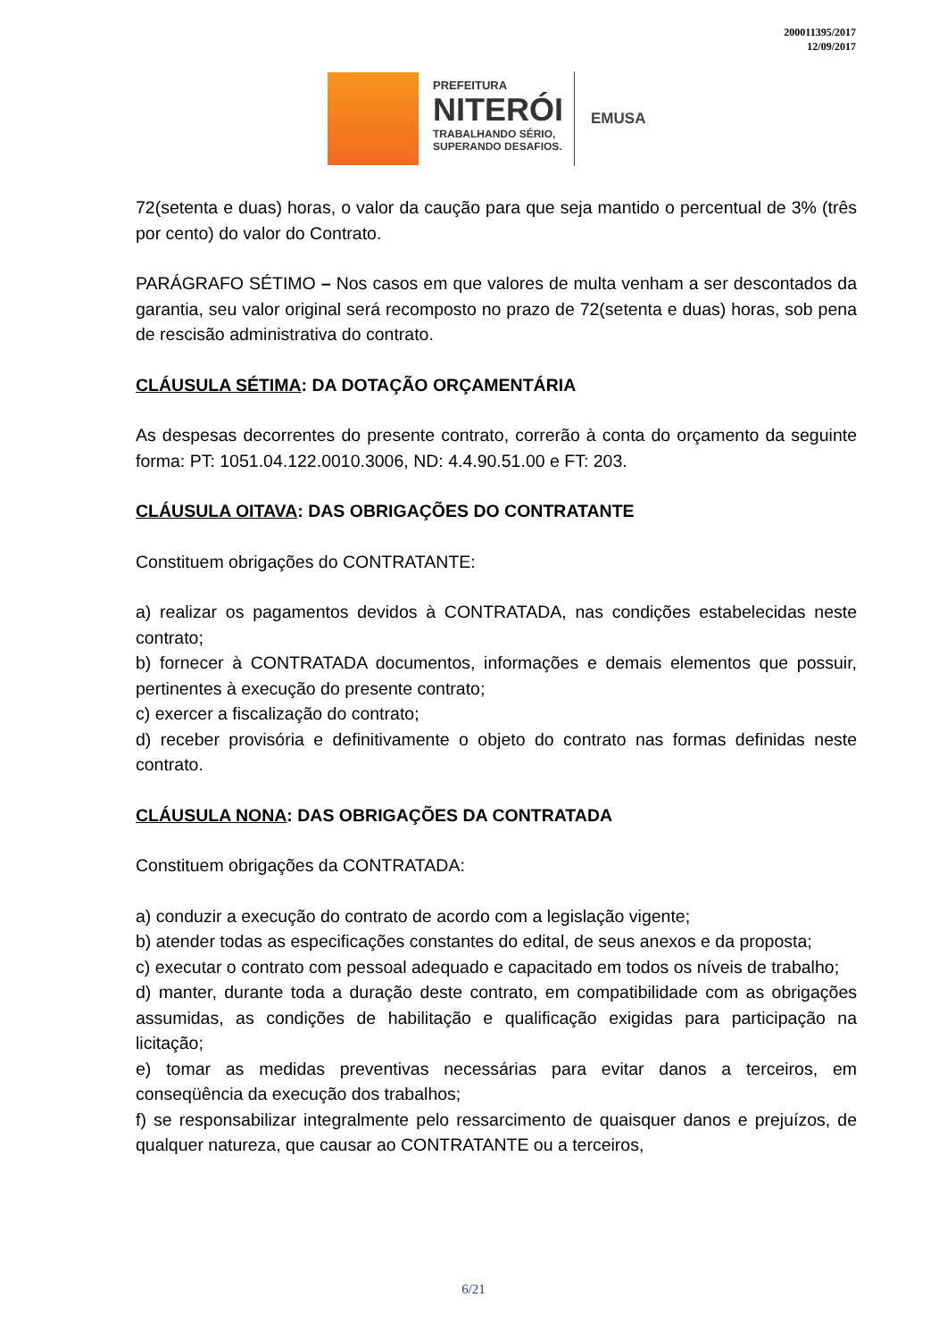200011395/2017
12/09/2017
PREFEITURA
NITERÓI
TRABALHANDO SÉRIO,
SUPERANDO DESAFIOS.
EMUSA
72(setenta e duas) horas, o valor da caução para que seja mantido o percentual de 3% (três por cento) do valor do Contrato.
PARÁGRAFO SÉTIMO – Nos casos em que valores de multa venham a ser descontados da garantia, seu valor original será recomposto no prazo de 72(setenta e duas) horas, sob pena de rescisão administrativa do contrato.
CLÁUSULA SÉTIMA: DA DOTAÇÃO ORÇAMENTÁRIA
As despesas decorrentes do presente contrato, correrão à conta do orçamento da seguinte forma: PT: 1051.04.122.0010.3006, ND: 4.4.90.51.00 e FT: 203.
CLÁUSULA OITAVA: DAS OBRIGAÇÕES DO CONTRATANTE
Constituem obrigações do CONTRATANTE:
a) realizar os pagamentos devidos à CONTRATADA, nas condições estabelecidas neste contrato;
b) fornecer à CONTRATADA documentos, informações e demais elementos que possuir, pertinentes à execução do presente contrato;
c) exercer a fiscalização do contrato;
d) receber provisória e definitivamente o objeto do contrato nas formas definidas neste contrato.
CLÁUSULA NONA: DAS OBRIGAÇÕES DA CONTRATADA
Constituem obrigações da CONTRATADA:
a) conduzir a execução do contrato de acordo com a legislação vigente;
b) atender todas as especificações constantes do edital, de seus anexos e da proposta;
c) executar o contrato com pessoal adequado e capacitado em todos os níveis de trabalho;
d) manter, durante toda a duração deste contrato, em compatibilidade com as obrigações assumidas, as condições de habilitação e qualificação exigidas para participação na licitação;
e) tomar as medidas preventivas necessárias para evitar danos a terceiros, em conseqüência da execução dos trabalhos;
f) se responsabilizar integralmente pelo ressarcimento de quaisquer danos e prejuízos, de qualquer natureza, que causar ao CONTRATANTE ou a terceiros,
6/21